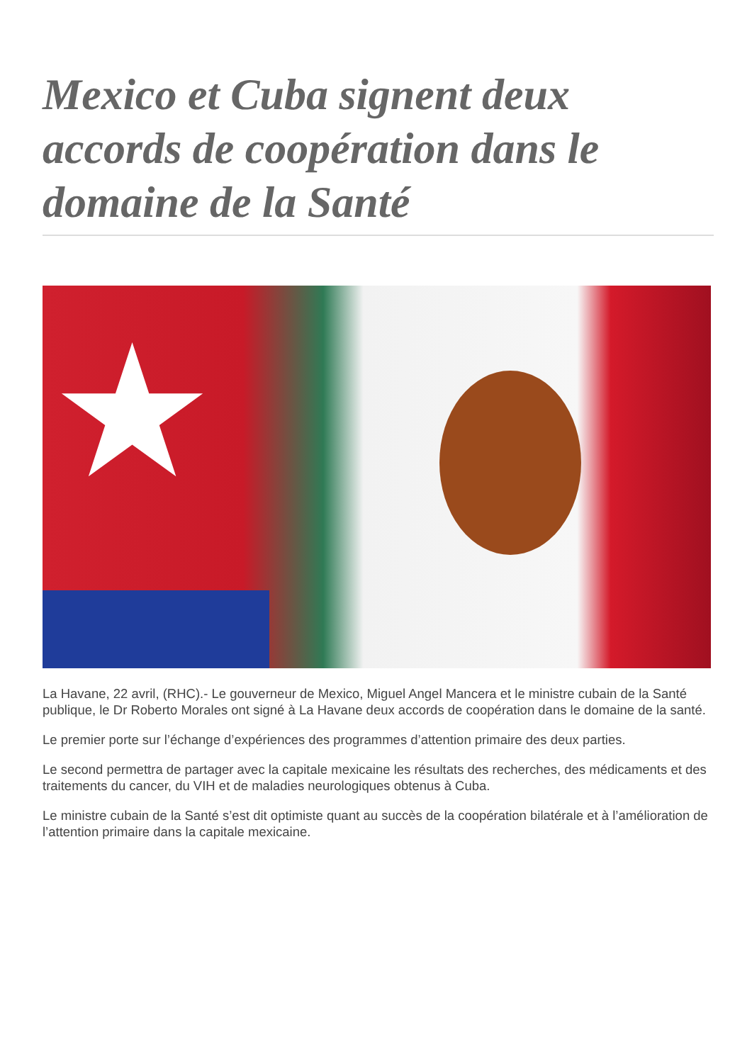Mexico et Cuba signent deux accords de coopération dans le domaine de la Santé
★
La Havane, 22 avril, (RHC).- Le gouverneur de Mexico, Miguel Angel Mancera et le ministre cubain de la Santé publique, le Dr Roberto Morales ont signé à La Havane deux accords de coopération dans le domaine de la santé.
Le premier porte sur l’échange d’expériences des programmes d’attention primaire des deux parties.
Le second permettra de partager avec la capitale mexicaine les résultats des recherches, des médicaments et des traitements du cancer, du VIH et de maladies neurologiques obtenus à Cuba.
Le ministre cubain de la Santé s’est dit optimiste quant au succès de la coopération bilatérale et à l’amélioration de l’attention primaire dans la capitale mexicaine.